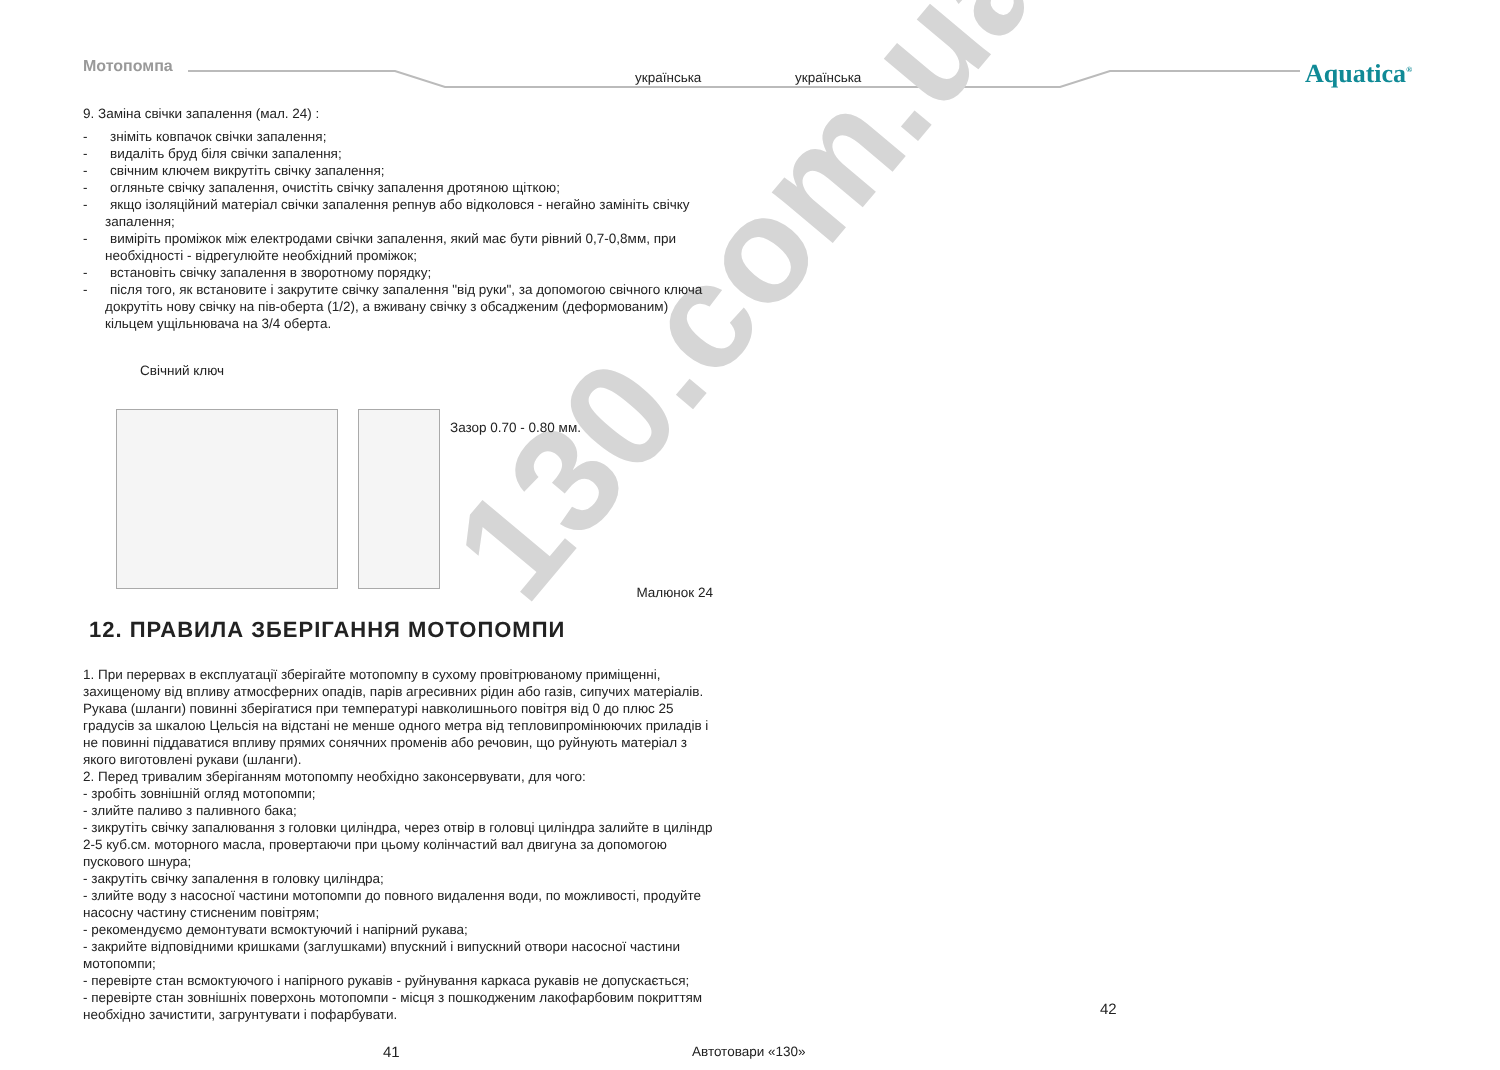Мотопомпа
українська українська Aquatica<sup>®</sup>
130.com.ua
9. Заміна свічки запалення (мал. 24) :
- зніміть ковпачок свічки запалення;
- видаліть бруд біля свічки запалення;
- свічним ключем викрутіть свічку запалення;
- огляньте свічку запалення, очистіть свічку запалення дротяною щіткою;
- якщо ізоляційний матеріал свічки запалення репнув або відколовся - негайно замініть свічку запалення;
- виміріть проміжок між електродами свічки запалення, який має бути рівний 0,7-0,8мм, при необхідності - відрегулюйте необхідний проміжок;
- встановіть свічку запалення в зворотному порядку;
- після того, як встановите і закрутите свічку запалення "від руки", за допомогою свічного ключа докрутіть нову свічку на пів-оберта (1/2), а вживану свічку з обсадженим (деформованим) кільцем ущільнювача на 3/4 оберта.
Свічний ключ
Зазор 0.70 - 0.80 мм.
Малюнок 24
12. ПРАВИЛА ЗБЕРІГАННЯ МОТОПОМПИ
1. При перервах в експлуатації зберігайте мотопомпу в сухому провітрюваному приміщенні, захищеному від впливу атмосферних опадів, парів агресивних рідин або газів, сипучих матеріалів. Рукава (шланги) повинні зберігатися при температурі навколишнього повітря від 0 до плюс 25 градусів за шкалою Цельсія на відстані не менше одного метра від тепловипромінюючих приладів і не повинні піддаватися впливу прямих сонячних променів або речовин, що руйнують матеріал з якого виготовлені рукави (шланги).
2. Перед тривалим зберіганням мотопомпу необхідно законсервувати, для чого:
- зробіть зовнішній огляд мотопомпи;
- злийте паливо з паливного бака;
- зикрутіть свічку запалювання з головки циліндра, через отвір в головці циліндра залийте в циліндр 2-5 куб.см. моторного масла, провертаючи при цьому колінчастий вал двигуна за допомогою пускового шнура;
- закрутіть свічку запалення в головку циліндра;
- злийте воду з насосної частини мотопомпи до повного видалення води, по можливості, продуйте насосну частину стисненим повітрям;
- рекомендуємо демонтувати всмоктуючий і напірний рукава;
- закрийте відповідними кришками (заглушками) впускний і випускний отвори насосної частини мотопомпи;
- перевірте стан всмоктуючого і напірного рукавів - руйнування каркаса рукавів не допускається;
- перевірте стан зовнішніх поверхонь мотопомпи - місця з пошкодженим лакофарбовим покриттям необхідно зачистити, загрунтувати і пофарбувати.
41
42
Автотовари «130»